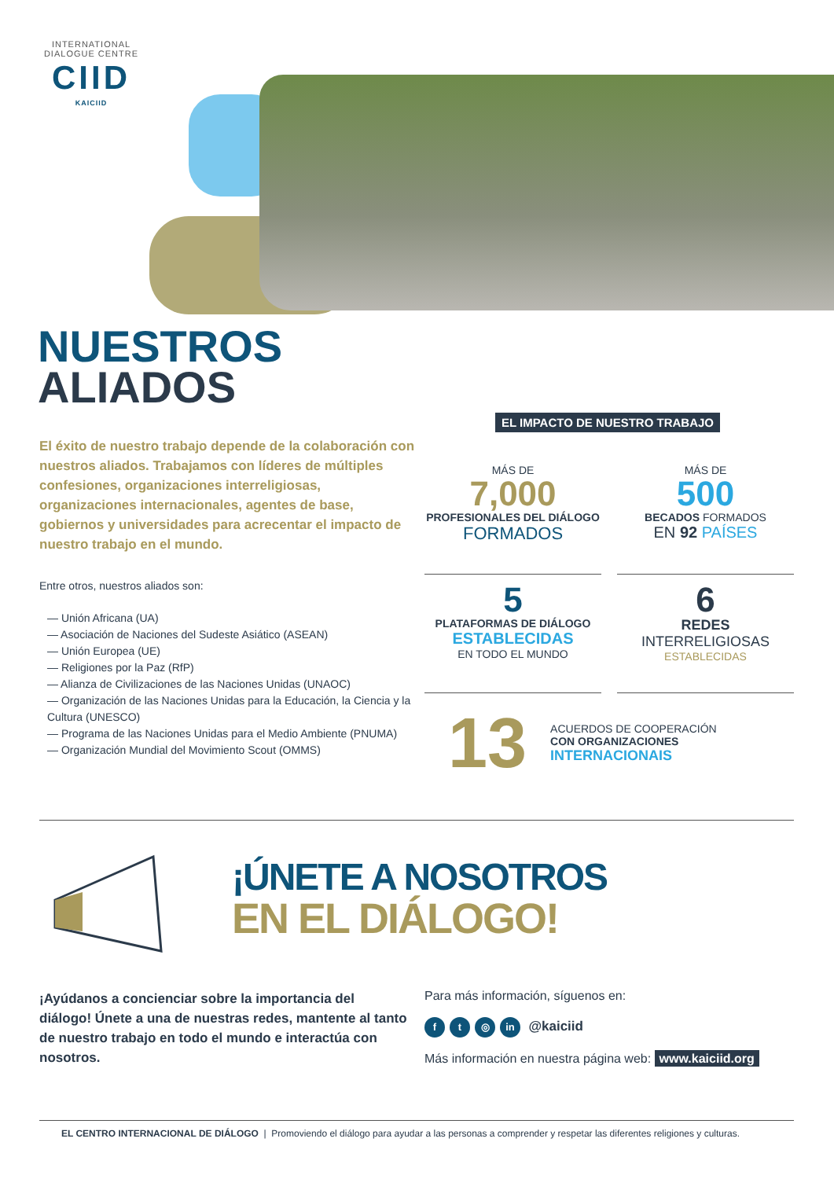INTERNATIONAL DIALOGUE CENTRE
CIID
KAICIID
NUESTROS
ALIADOS
EL IMPACTO DE NUESTRO TRABAJO
El éxito de nuestro trabajo depende de la colaboración con nuestros aliados. Trabajamos con líderes de múlti­ples confesiones, organizaciones interreligiosas, organizaciones internacionales, agentes de base, gobiernos y universidades para acrecentar el impacto de nuestro trabajo en el mundo.
Entre otros, nuestros aliados son:
— Unión Africana (UA)
— Asociación de Naciones del Sudeste Asiático (ASEAN)
— Unión Europea (UE)
— Religiones por la Paz (RfP)
— Alianza de Civilizaciones de las Naciones Unidas (UNAOC)
— Organización de las Naciones Unidas para la Educación, la Ciencia y la Cultura (UNESCO)
— Programa de las Naciones Unidas para el Medio Ambiente (PNUMA)
— Organización Mundial del Movimiento Scout (OMMS)
MÁS DE
7,000
PROFESIONALES DEL DIÁLOGO
FORMADOS
MÁS DE
500
BECADOS FORMADOS
EN 92 PAÍSES
5
PLATAFORMAS DE DIÁLOGO
ESTABLECIDAS
EN TODO EL MUNDO
6
REDES
INTERRELIGIOSAS
ESTABLECIDAS
13
ACUERDOS DE COOPERACIÓN
CON ORGANIZACIONES
INTERNACIONAIS
¡ÚNETE A NOSOTROS
EN EL DIÁLOGO!
¡Ayúdanos a concienciar sobre la importancia del diálogo! Únete a una de nuestras redes, mantente al tanto de nuestro trabajo en todo el mundo e interactúa con nosotros.
Para más información, síguenos en:
ft ◎ in @kaiciid
Más información en nuestra página web: www.kaiciid.org
EL CENTRO INTERNACIONAL DE DIÁLOGO | Promoviendo el diálogo para ayudar a las personas a comprender y respetar las diferentes religiones y culturas.